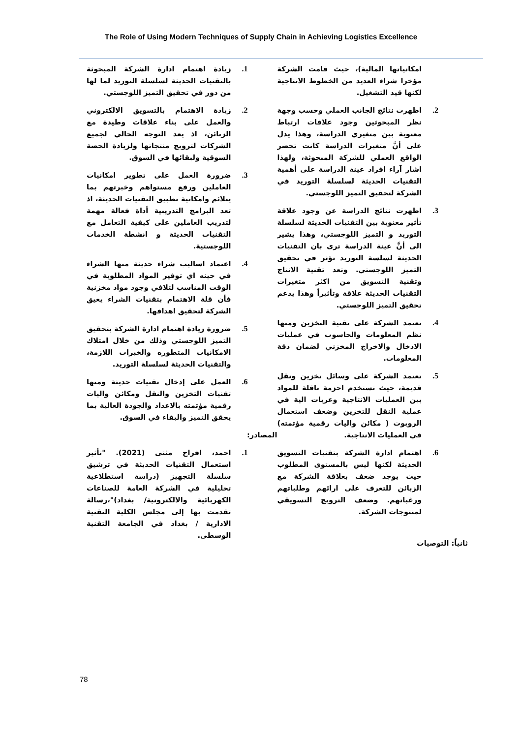The Role of Using Modern Techniques of Supply Chain in Achieving Logistics Excellence
امكانياتها المالية)، حيث قامت الشركة مؤخرا شراء العديد من الخطوط الانتاجية لكنها قيد التشغيل.
2. اظهرت نتائج الجانب العملي وحسب وجهة نظر المبحوثين وجود علاقات ارتباط معنوية بين متغيري الدراسة، وهذا يدل على أنَّ متغيرات الدراسة كانت تحضر الواقع العملي للشركة المبحوثة، ولهذا اشار آراء افراد عينة الدراسة على أهمية التقنيات الحديثة لسلسلة التوريد في الشركة لتحقيق التميز اللوجستي.
3. اظهرت نتائج الدراسة عن وجود علاقة تأثير معنوية بين التقنيات الحديثة لسلسلة التوريد و التميز اللوجستي، وهذا يشير الى أنَّ عينة الدراسة ترى بان التقنيات الحديثة لسلسة التوريد تؤثر في تحقيق التميز اللوجستي. وتعد تقنية الانتاج وتقنية التسويق من اكثر متغيرات التقنيات الحديثة علاقة وتأثيراً وهذا يدعم تحقيق التميز اللوجستي.
4. تعتمد الشركة على تقنية التخزين ومنها نظم المعلومات والحاسوب في عمليات الادخال والاخراج المخزني لضمان دقة المعلومات.
5. تعتمد الشركة على وسائل تخزين ونقل قديمة، حيث تستخدم احزمة ناقلة للمواد بين العمليات الانتاجية وعربات الية في عملية النقل للتخزين وضعف استعمال الروبوت ( مكائن واليات رقمية مؤتمته) في العمليات الانتاجية.
6. اهتمام ادارة الشركة بتقنيات التسويق الحديثة لكنها ليس بالمستوى المطلوب حيث يوجد ضعف بعلاقة الشركة مع الزبائن للتعرف على ارائهم وطلباتهم ورغباتهم. وضعف الترويج التسويقي لمنتوجات الشركة.
ثانياً: التوصيات
1. زيادة اهتمام ادارة الشركة المبحوثة بالتقنيات الحديثة لسلسلة التوريد لما لها من دور في تحقيق التميز اللوجستي.
2. زيادة الاهتمام بالتسويق الالكتروني والعمل على بناء علاقات وطيدة مع الزبائن، اذ يعد التوجه الحالي لجميع الشركات لترويج منتجاتها ولزيادة الحصة السوقية ولبقائها في السوق.
3. ضرورة العمل على تطوير امكانيات العاملين ورفع مستواهم وخبرتهم بما يتلائم وامكانية تطبيق التقنيات الحديثة، اذ تعد البرامج التدريبية أداة فعالة مهمة لتدريب العاملين على كيفية التعامل مع التقنيات الحديثة و انشطة الخدمات اللوجستية.
4. اعتماد اساليب شراء حديثة منها الشراء في حينه اي توفير المواد المطلوبة في الوقت المناسب لتلافي وجود مواد مخزنية فأن قلة الاهتمام بتقنيات الشراء يعيق الشركة لتحقيق اهدافها.
5. ضرورة زيادة اهتمام ادارة الشركة بتحقيق التميز اللوجستي وذلك من خلال امتلاك الامكانيات المتطوره والخبرات اللازمة، والتقنيات الحديثة لسلسلة التوريد.
6. العمل على إدخال تقنيات حديثة ومنها تقنيات التخزين والنقل ومكائن واليات رقمية مؤتمته بالاعداد والجودة العالية بما يحقق التميز والبقاء في السوق.
المصادر:
1. احمد، افراح مثنى (2021). "تأثير استعمال التقنيات الحديثة في ترشيق سلسلة التجهيز (دراسة استطلاعية تحليلية في الشركة العامة للصناعات الكهربائية والالكترونية/ بغداد)"،رسالة تقدمت بها إلى مجلس الكلية التقنية الادارية / بغداد في الجامعة التقنية الوسطى.
78